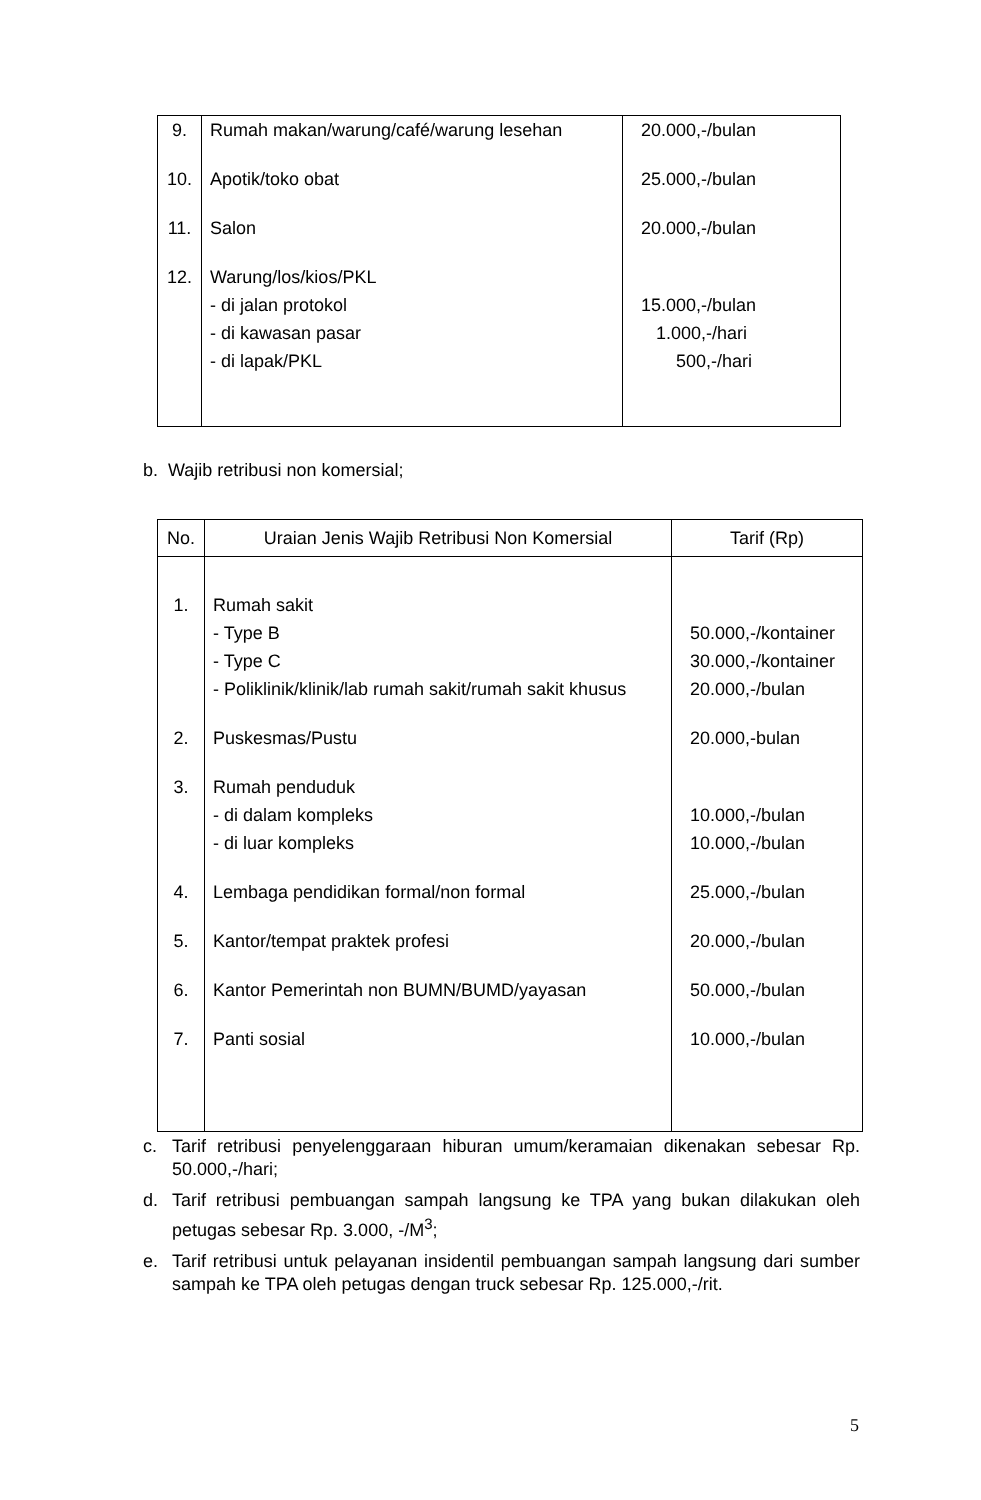| 9. 10. 11. 12. | Rumah makan/warung/café/warung lesehan Apotik/toko obat Salon Warung/los/kios/PKL - di jalan protokol - di kawasan pasar - di lapak/PKL | 20.000,-/bulan 25.000,-/bulan 20.000,-/bulan 15.000,-/bulan 1.000,-/hari 500,-/hari |
b. Wajib retribusi non komersial;
| No. | Uraian Jenis Wajib Retribusi Non Komersial | Tarif (Rp) |
| --- | --- | --- |
| 1. 2. 3. 4. 5. 6. 7. | Rumah sakit - Type B - Type C - Poliklinik/klinik/lab rumah sakit/rumah sakit khusus Puskesmas/Pustu Rumah penduduk - di dalam kompleks - di luar kompleks Lembaga pendidikan formal/non formal Kantor/tempat praktek profesi Kantor Pemerintah non BUMN/BUMD/yayasan Panti sosial | 50.000,-/kontainer 30.000,-/kontainer 20.000,-/bulan 20.000,-bulan 10.000,-/bulan 10.000,-/bulan 25.000,-/bulan 20.000,-/bulan 50.000,-/bulan 10.000,-/bulan |
c. Tarif retribusi penyelenggaraan hiburan umum/keramaian dikenakan sebesar Rp. 50.000,-/hari;
d. Tarif retribusi pembuangan sampah langsung ke TPA yang bukan dilakukan oleh petugas sebesar Rp. 3.000, -/M<sup>3</sup>;
e. Tarif retribusi untuk pelayanan insidentil pembuangan sampah langsung dari sumber sampah ke TPA oleh petugas dengan truck sebesar Rp. 125.000,-/rit.
5